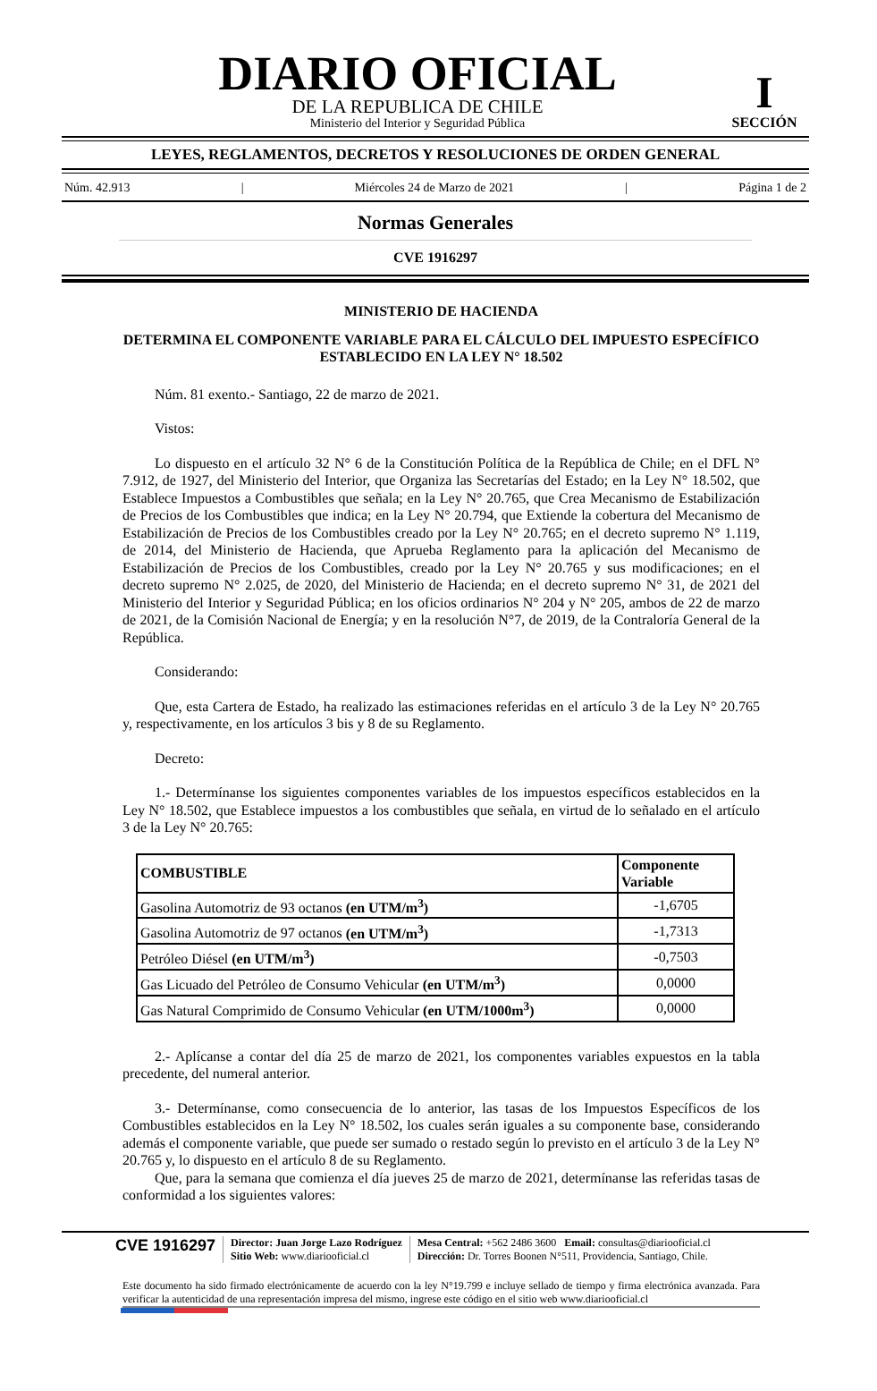DIARIO OFICIAL
DE LA REPUBLICA DE CHILE
Ministerio del Interior y Seguridad Pública
I
SECCIÓN
LEYES, REGLAMENTOS, DECRETOS Y RESOLUCIONES DE ORDEN GENERAL
Núm. 42.913 | Miércoles 24 de Marzo de 2021 | Página 1 de 2
Normas Generales
CVE 1916297
MINISTERIO DE HACIENDA
DETERMINA EL COMPONENTE VARIABLE PARA EL CÁLCULO DEL IMPUESTO ESPECÍFICO ESTABLECIDO EN LA LEY N° 18.502
Núm. 81 exento.- Santiago, 22 de marzo de 2021.
Vistos:
Lo dispuesto en el artículo 32 N° 6 de la Constitución Política de la República de Chile; en el DFL N° 7.912, de 1927, del Ministerio del Interior, que Organiza las Secretarías del Estado; en la Ley N° 18.502, que Establece Impuestos a Combustibles que señala; en la Ley N° 20.765, que Crea Mecanismo de Estabilización de Precios de los Combustibles que indica; en la Ley N° 20.794, que Extiende la cobertura del Mecanismo de Estabilización de Precios de los Combustibles creado por la Ley N° 20.765; en el decreto supremo N° 1.119, de 2014, del Ministerio de Hacienda, que Aprueba Reglamento para la aplicación del Mecanismo de Estabilización de Precios de los Combustibles, creado por la Ley N° 20.765 y sus modificaciones; en el decreto supremo N° 2.025, de 2020, del Ministerio de Hacienda; en el decreto supremo N° 31, de 2021 del Ministerio del Interior y Seguridad Pública; en los oficios ordinarios N° 204 y N° 205, ambos de 22 de marzo de 2021, de la Comisión Nacional de Energía; y en la resolución N°7, de 2019, de la Contraloría General de la República.
Considerando:
Que, esta Cartera de Estado, ha realizado las estimaciones referidas en el artículo 3 de la Ley N° 20.765 y, respectivamente, en los artículos 3 bis y 8 de su Reglamento.
Decreto:
1.- Determínanse los siguientes componentes variables de los impuestos específicos establecidos en la Ley N° 18.502, que Establece impuestos a los combustibles que señala, en virtud de lo señalado en el artículo 3 de la Ley N° 20.765:
| COMBUSTIBLE | Componente Variable |
| --- | --- |
| Gasolina Automotriz de 93 octanos (en UTM/m<sup>3</sup>) | -1,6705 |
| Gasolina Automotriz de 97 octanos (en UTM/m<sup>3</sup>) | -1,7313 |
| Petróleo Diésel (en UTM/m<sup>3</sup>) | -0,7503 |
| Gas Licuado del Petróleo de Consumo Vehicular (en UTM/m<sup>3</sup>) | 0,0000 |
| Gas Natural Comprimido de Consumo Vehicular (en UTM/1000m<sup>3</sup>) | 0,0000 |
2.- Aplícanse a contar del día 25 de marzo de 2021, los componentes variables expuestos en la tabla precedente, del numeral anterior.
3.- Determínanse, como consecuencia de lo anterior, las tasas de los Impuestos Específicos de los Combustibles establecidos en la Ley N° 18.502, los cuales serán iguales a su componente base, considerando además el componente variable, que puede ser sumado o restado según lo previsto en el artículo 3 de la Ley N° 20.765 y, lo dispuesto en el artículo 8 de su Reglamento.
Que, para la semana que comienza el día jueves 25 de marzo de 2021, determínanse las referidas tasas de conformidad a los siguientes valores:
CVE 1916297
Director: Juan Jorge Lazo Rodríguez
Sitio Web: www.diariooficial.cl
Mesa Central: +562 2486 3600 Email: consultas@diariooficial.cl
Dirección: Dr. Torres Boonen N°511, Providencia, Santiago, Chile.
Este documento ha sido firmado electrónicamente de acuerdo con la ley N°19.799 e incluye sellado de tiempo y firma electrónica avanzada. Para verificar la autenticidad de una representación impresa del mismo, ingrese este código en el sitio web www.diariooficial.cl